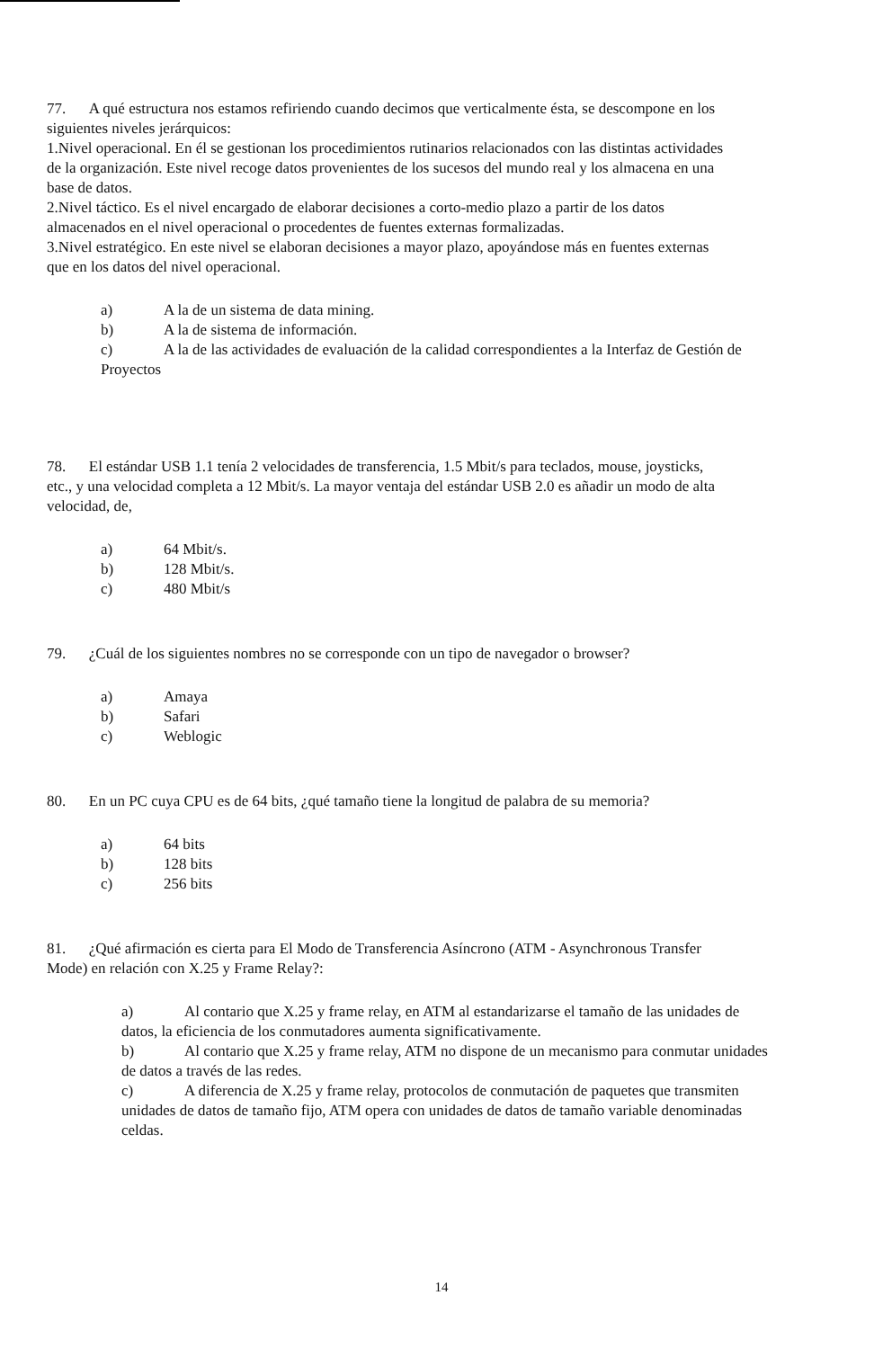77. A qué estructura nos estamos refiriendo cuando decimos que verticalmente ésta, se descompone en los siguientes niveles jerárquicos:
1.Nivel operacional. En él se gestionan los procedimientos rutinarios relacionados con las distintas actividades de la organización. Este nivel recoge datos provenientes de los sucesos del mundo real y los almacena en una base de datos.
2.Nivel táctico. Es el nivel encargado de elaborar decisiones a corto-medio plazo a partir de los datos almacenados en el nivel operacional o procedentes de fuentes externas formalizadas.
3.Nivel estratégico. En este nivel se elaboran decisiones a mayor plazo, apoyándose más en fuentes externas que en los datos del nivel operacional.
a) A la de un sistema de data mining.
b) A la de sistema de información.
c) A la de las actividades de evaluación de la calidad correspondientes a la Interfaz de Gestión de Proyectos
78. El estándar USB 1.1 tenía 2 velocidades de transferencia, 1.5 Mbit/s para teclados, mouse, joysticks, etc., y una velocidad completa a 12 Mbit/s. La mayor ventaja del estándar USB 2.0 es añadir un modo de alta velocidad, de,
a) 64 Mbit/s.
b) 128 Mbit/s.
c) 480 Mbit/s
79. ¿Cuál de los siguientes nombres no se corresponde con un tipo de navegador o browser?
a) Amaya
b) Safari
c) Weblogic
80. En un PC cuya CPU es de 64 bits, ¿qué tamaño tiene la longitud de palabra de su memoria?
a) 64 bits
b) 128 bits
c) 256 bits
81. ¿Qué afirmación es cierta para El Modo de Transferencia Asíncrono (ATM - Asynchronous Transfer Mode) en relación con X.25 y Frame Relay?:
a) Al contario que X.25 y frame relay, en ATM al estandarizarse el tamaño de las unidades de datos, la eficiencia de los conmutadores aumenta significativamente.
b) Al contario que X.25 y frame relay, ATM no dispone de un mecanismo para conmutar unidades de datos a través de las redes.
c) A diferencia de X.25 y frame relay, protocolos de conmutación de paquetes que transmiten unidades de datos de tamaño fijo, ATM opera con unidades de datos de tamaño variable denominadas celdas.
14